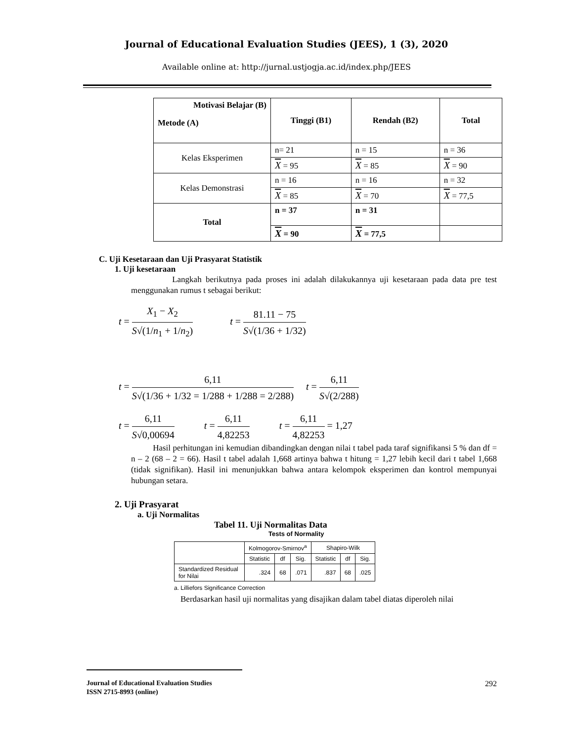Journal of Educational Evaluation Studies (JEES), 1 (3), 2020
Available online at: http://jurnal.ustjogja.ac.id/index.php/JEES
| Motivasi Belajar (B) Metode (A) | Tinggi (B1) | Rendah (B2) | Total |
| Kelas Eksperimen | n= 21 | n = 15 | n = 36 |
| | X = 95 | X = 85 | X = 90 |
| Kelas Demonstrasi | n = 16 | n = 16 | n = 32 |
| | X = 85 | X = 70 | X = 77,5 |
| Total | n = 37 | n = 31 | |
| | X = 90 | X = 77,5 | |
C. Uji Kesetaraan dan Uji Prasyarat Statistik
1. Uji kesetaraan
Langkah berikutnya pada proses ini adalah dilakukannya uji kesetaraan pada data pre test menggunakan rumus t sebagai berikut:
t = X<sub>1</sub> − X<sub>2</sub> S√(1/n<sub>1</sub> + 1/n<sub>2</sub>) t = 81.11 − 75 S√(1/36 + 1/32)
t = 6,11 S√(1/36 + 1/32 = 1/288 + 1/288 = 2/288) t = 6,11 S√(2/288)
t = 6,11 S√0,00694 t = 6,11 4,82253 t = 6,11 4,82253 = 1,27
Hasil perhitungan ini kemudian dibandingkan dengan nilai t tabel pada taraf signifikansi 5 % dan df = n – 2 (68 – 2 = 66). Hasil t tabel adalah 1,668 artinya bahwa t hitung = 1,27 lebih kecil dari t tabel 1,668 (tidak signifikan). Hasil ini menunjukkan bahwa antara kelompok eksperimen dan kontrol mempunyai hubungan setara.
2. Uji Prasyarat
a. Uji Normalitas
Tabel 11. Uji Normalitas Data
Tests of Normality
| | Kolmogorov-Smirnov<sup>a</sup> | | | Shapiro-Wilk | | |
| --- | --- | --- | --- | --- | --- | --- |
| | Statistic | df | Sig. | Statistic | df | Sig. |
| Standardized Residual for Nilai | .324 | 68 | .071 | .837 | 68 | .025 |
a. Lilliefors Significance Correction
Berdasarkan hasil uji normalitas yang disajikan dalam tabel diatas diperoleh nilai
Journal of Educational Evaluation Studies 292
ISSN 2715-8993 (online)